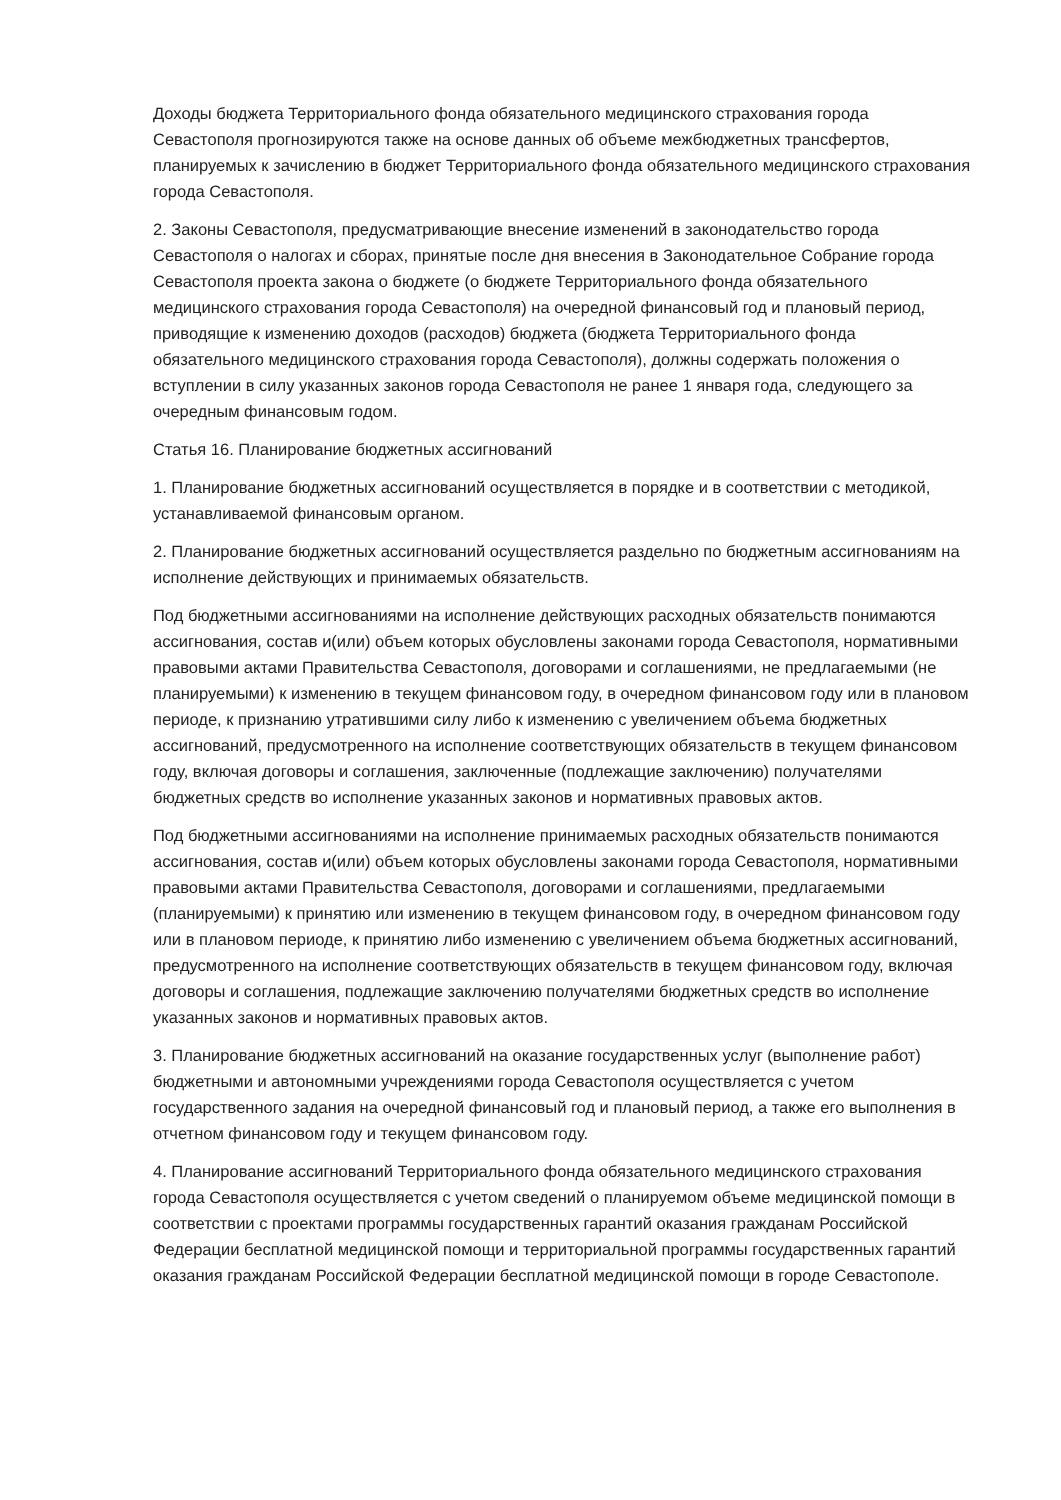Доходы бюджета Территориального фонда обязательного медицинского страхования города Севастополя прогнозируются также на основе данных об объеме межбюджетных трансфертов, планируемых к зачислению в бюджет Территориального фонда обязательного медицинского страхования города Севастополя.
2. Законы Севастополя, предусматривающие внесение изменений в законодательство города Севастополя о налогах и сборах, принятые после дня внесения в Законодательное Собрание города Севастополя проекта закона о бюджете (о бюджете Территориального фонда обязательного медицинского страхования города Севастополя) на очередной финансовый год и плановый период, приводящие к изменению доходов (расходов) бюджета (бюджета Территориального фонда обязательного медицинского страхования города Севастополя), должны содержать положения о вступлении в силу указанных законов города Севастополя не ранее 1 января года, следующего за очередным финансовым годом.
Статья 16. Планирование бюджетных ассигнований
1. Планирование бюджетных ассигнований осуществляется в порядке и в соответствии с методикой, устанавливаемой финансовым органом.
2. Планирование бюджетных ассигнований осуществляется раздельно по бюджетным ассигнованиям на исполнение действующих и принимаемых обязательств.
Под бюджетными ассигнованиями на исполнение действующих расходных обязательств понимаются ассигнования, состав и(или) объем которых обусловлены законами города Севастополя, нормативными правовыми актами Правительства Севастополя, договорами и соглашениями, не предлагаемыми (не планируемыми) к изменению в текущем финансовом году, в очередном финансовом году или в плановом периоде, к признанию утратившими силу либо к изменению с увеличением объема бюджетных ассигнований, предусмотренного на исполнение соответствующих обязательств в текущем финансовом году, включая договоры и соглашения, заключенные (подлежащие заключению) получателями бюджетных средств во исполнение указанных законов и нормативных правовых актов.
Под бюджетными ассигнованиями на исполнение принимаемых расходных обязательств понимаются ассигнования, состав и(или) объем которых обусловлены законами города Севастополя, нормативными правовыми актами Правительства Севастополя, договорами и соглашениями, предлагаемыми (планируемыми) к принятию или изменению в текущем финансовом году, в очередном финансовом году или в плановом периоде, к принятию либо изменению с увеличением объема бюджетных ассигнований, предусмотренного на исполнение соответствующих обязательств в текущем финансовом году, включая договоры и соглашения, подлежащие заключению получателями бюджетных средств во исполнение указанных законов и нормативных правовых актов.
3. Планирование бюджетных ассигнований на оказание государственных услуг (выполнение работ) бюджетными и автономными учреждениями города Севастополя осуществляется с учетом государственного задания на очередной финансовый год и плановый период, а также его выполнения в отчетном финансовом году и текущем финансовом году.
4. Планирование ассигнований Территориального фонда обязательного медицинского страхования города Севастополя осуществляется с учетом сведений о планируемом объеме медицинской помощи в соответствии с проектами программы государственных гарантий оказания гражданам Российской Федерации бесплатной медицинской помощи и территориальной программы государственных гарантий оказания гражданам Российской Федерации бесплатной медицинской помощи в городе Севастополе.